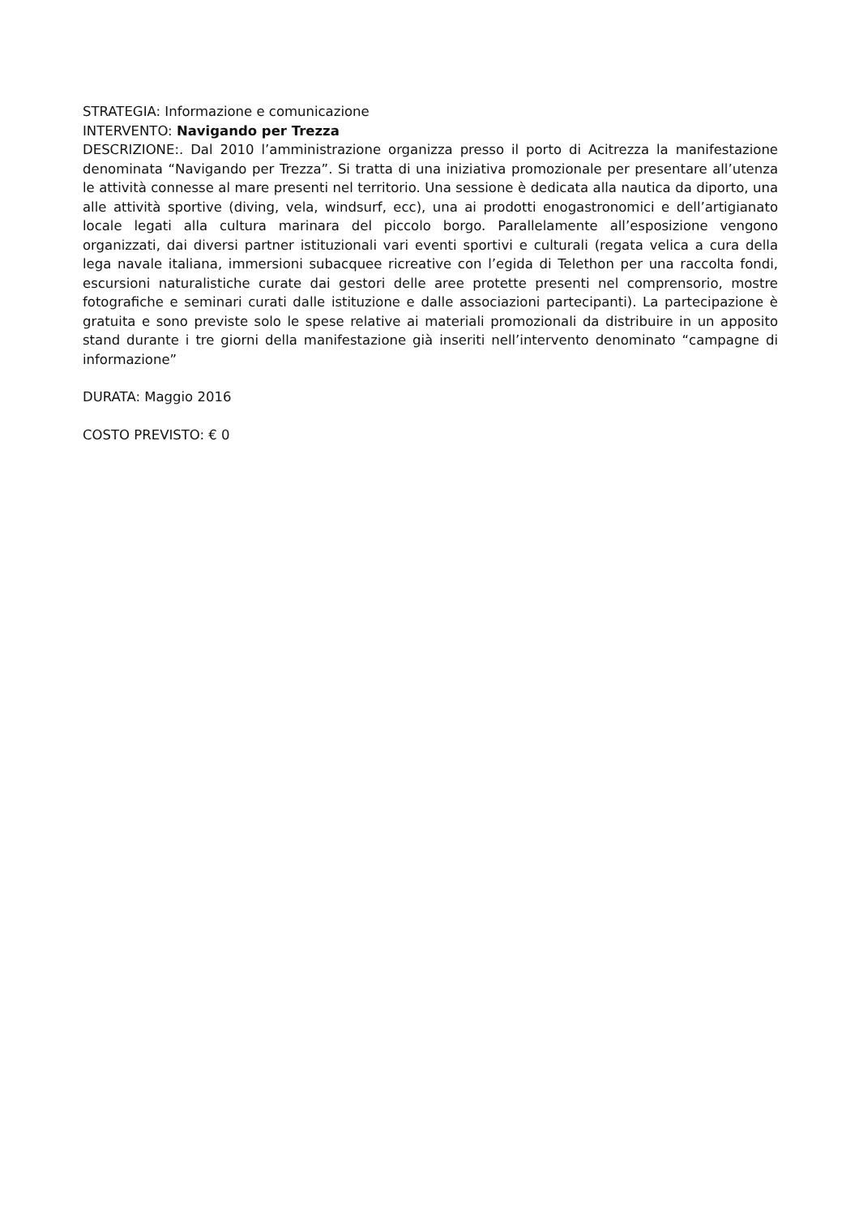STRATEGIA: Informazione e comunicazione
INTERVENTO: Navigando per Trezza
DESCRIZIONE:. Dal 2010 l’amministrazione organizza presso il porto di Acitrezza la manifestazione denominata “Navigando per Trezza”. Si tratta di una iniziativa promozionale per presentare all’utenza le attività connesse al mare presenti nel territorio. Una sessione è dedicata alla nautica da diporto, una alle attività sportive (diving, vela, windsurf, ecc), una ai prodotti enogastronomici e dell’artigianato locale legati alla cultura marinara del piccolo borgo. Parallelamente all’esposizione vengono organizzati, dai diversi partner istituzionali vari eventi sportivi e culturali (regata velica a cura della lega navale italiana, immersioni subacquee ricreative con l’egida di Telethon per una raccolta fondi, escursioni naturalistiche curate dai gestori delle aree protette presenti nel comprensorio, mostre fotografiche e seminari curati dalle istituzione e dalle associazioni partecipanti). La partecipazione è gratuita e sono previste solo le spese relative ai materiali promozionali da distribuire in un apposito stand durante i tre giorni della manifestazione già inseriti nell’intervento denominato “campagne di informazione”
DURATA: Maggio 2016
COSTO PREVISTO: € 0